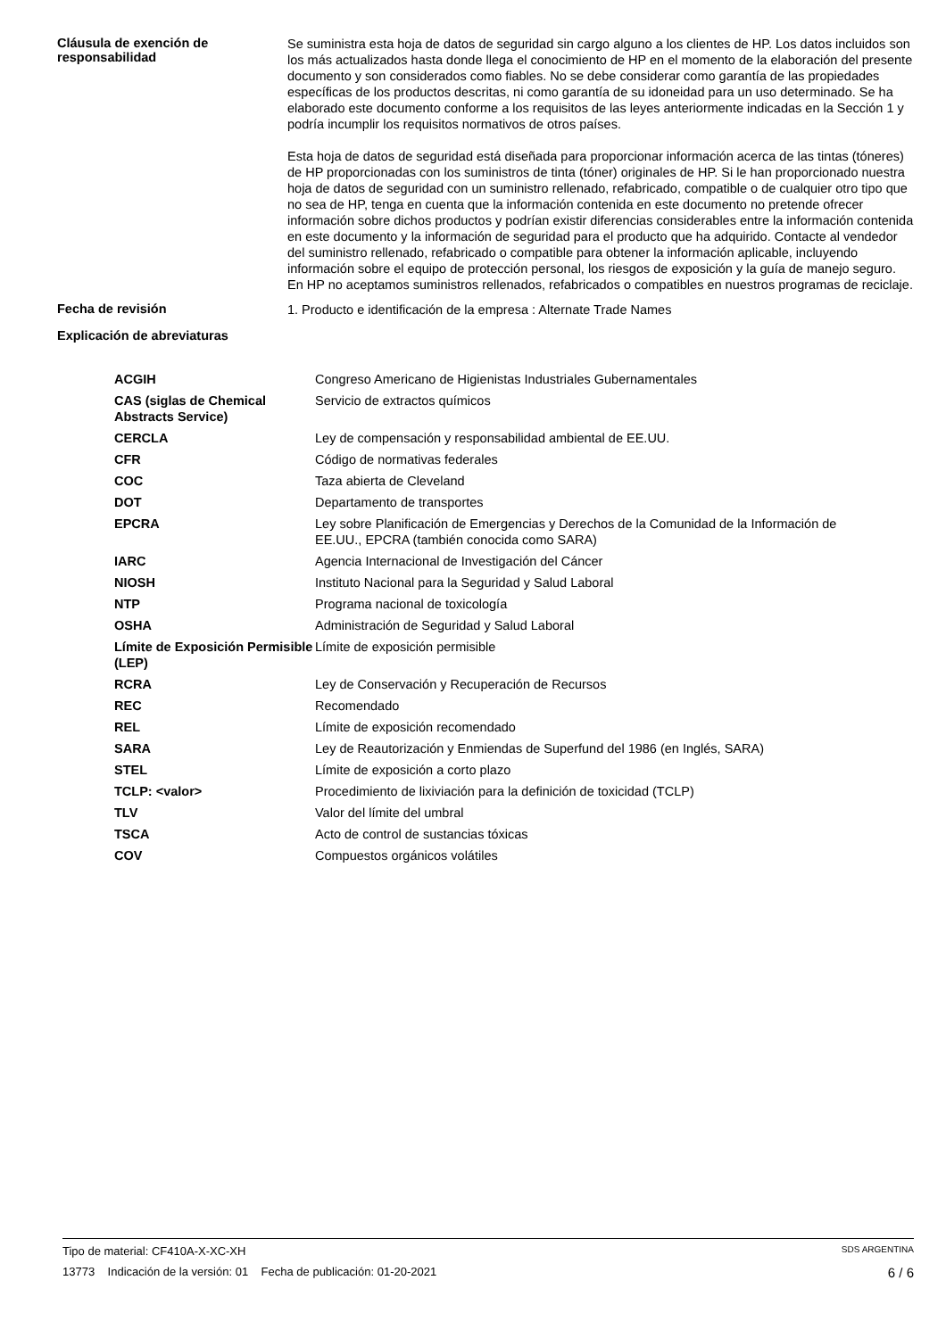Cláusula de exención de responsabilidad
Se suministra esta hoja de datos de seguridad sin cargo alguno a los clientes de HP. Los datos incluidos son los más actualizados hasta donde llega el conocimiento de HP en el momento de la elaboración del presente documento y son considerados como fiables. No se debe considerar como garantía de las propiedades específicas de los productos descritas, ni como garantía de su idoneidad para un uso determinado. Se ha elaborado este documento conforme a los requisitos de las leyes anteriormente indicadas en la Sección 1 y podría incumplir los requisitos normativos de otros países.
Esta hoja de datos de seguridad está diseñada para proporcionar información acerca de las tintas (tóneres) de HP proporcionadas con los suministros de tinta (tóner) originales de HP. Si le han proporcionado nuestra hoja de datos de seguridad con un suministro rellenado, refabricado, compatible o de cualquier otro tipo que no sea de HP, tenga en cuenta que la información contenida en este documento no pretende ofrecer información sobre dichos productos y podrían existir diferencias considerables entre la información contenida en este documento y la información de seguridad para el producto que ha adquirido. Contacte al vendedor del suministro rellenado, refabricado o compatible para obtener la información aplicable, incluyendo información sobre el equipo de protección personal, los riesgos de exposición y la guía de manejo seguro. En HP no aceptamos suministros rellenados, refabricados o compatibles en nuestros programas de reciclaje.
Fecha de revisión
1. Producto e identificación de la empresa : Alternate Trade Names
Explicación de abreviaturas
| ACGIH | Congreso Americano de Higienistas Industriales Gubernamentales |
| CAS (siglas de Chemical Abstracts Service) | Servicio de extractos químicos |
| CERCLA | Ley de compensación y responsabilidad ambiental de EE.UU. |
| CFR | Código de normativas federales |
| COC | Taza abierta de Cleveland |
| DOT | Departamento de transportes |
| EPCRA | Ley sobre Planificación de Emergencias y Derechos de la Comunidad de la Información de EE.UU., EPCRA (también conocida como SARA) |
| IARC | Agencia Internacional de Investigación del Cáncer |
| NIOSH | Instituto Nacional para la Seguridad y Salud Laboral |
| NTP | Programa nacional de toxicología |
| OSHA | Administración de Seguridad y Salud Laboral |
| Límite de Exposición Permisible (LEP) | Límite de exposición permisible |
| RCRA | Ley de Conservación y Recuperación de Recursos |
| REC | Recomendado |
| REL | Límite de exposición recomendado |
| SARA | Ley de Reautorización y Enmiendas de Superfund del 1986 (en Inglés, SARA) |
| STEL | Límite de exposición a corto plazo |
| TCLP: <valor> | Procedimiento de lixiviación para la definición de toxicidad (TCLP) |
| TLV | Valor del límite del umbral |
| TSCA | Acto de control de sustancias tóxicas |
| COV | Compuestos orgánicos volátiles |
Tipo de material: CF410A-X-XC-XH SDS ARGENTINA
13773 Indicación de la versión: 01 Fecha de publicación: 01-20-2021 6 / 6